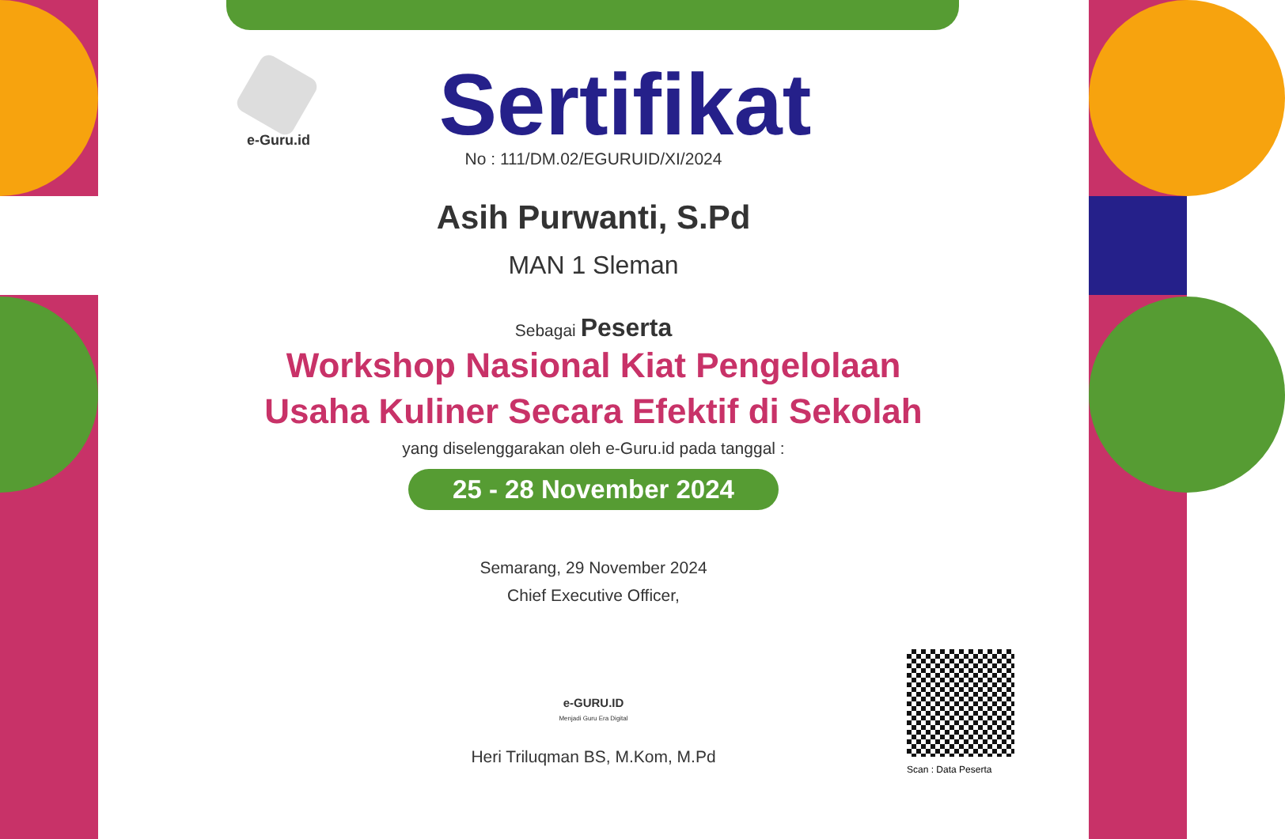e-Guru.id
Sertifikat
No : 111/DM.02/EGURUID/XI/2024
Asih Purwanti, S.Pd
MAN 1 Sleman
Sebagai Peserta
Workshop Nasional Kiat Pengelolaan
Usaha Kuliner Secara Efektif di Sekolah
yang diselenggarakan oleh e-Guru.id pada tanggal :
25 - 28 November 2024
Semarang, 29 November 2024
Chief Executive Officer,
e-GURU.ID
Menjadi Guru Era Digital
Heri Triluqman BS, M.Kom, M.Pd
Scan : Data Peserta